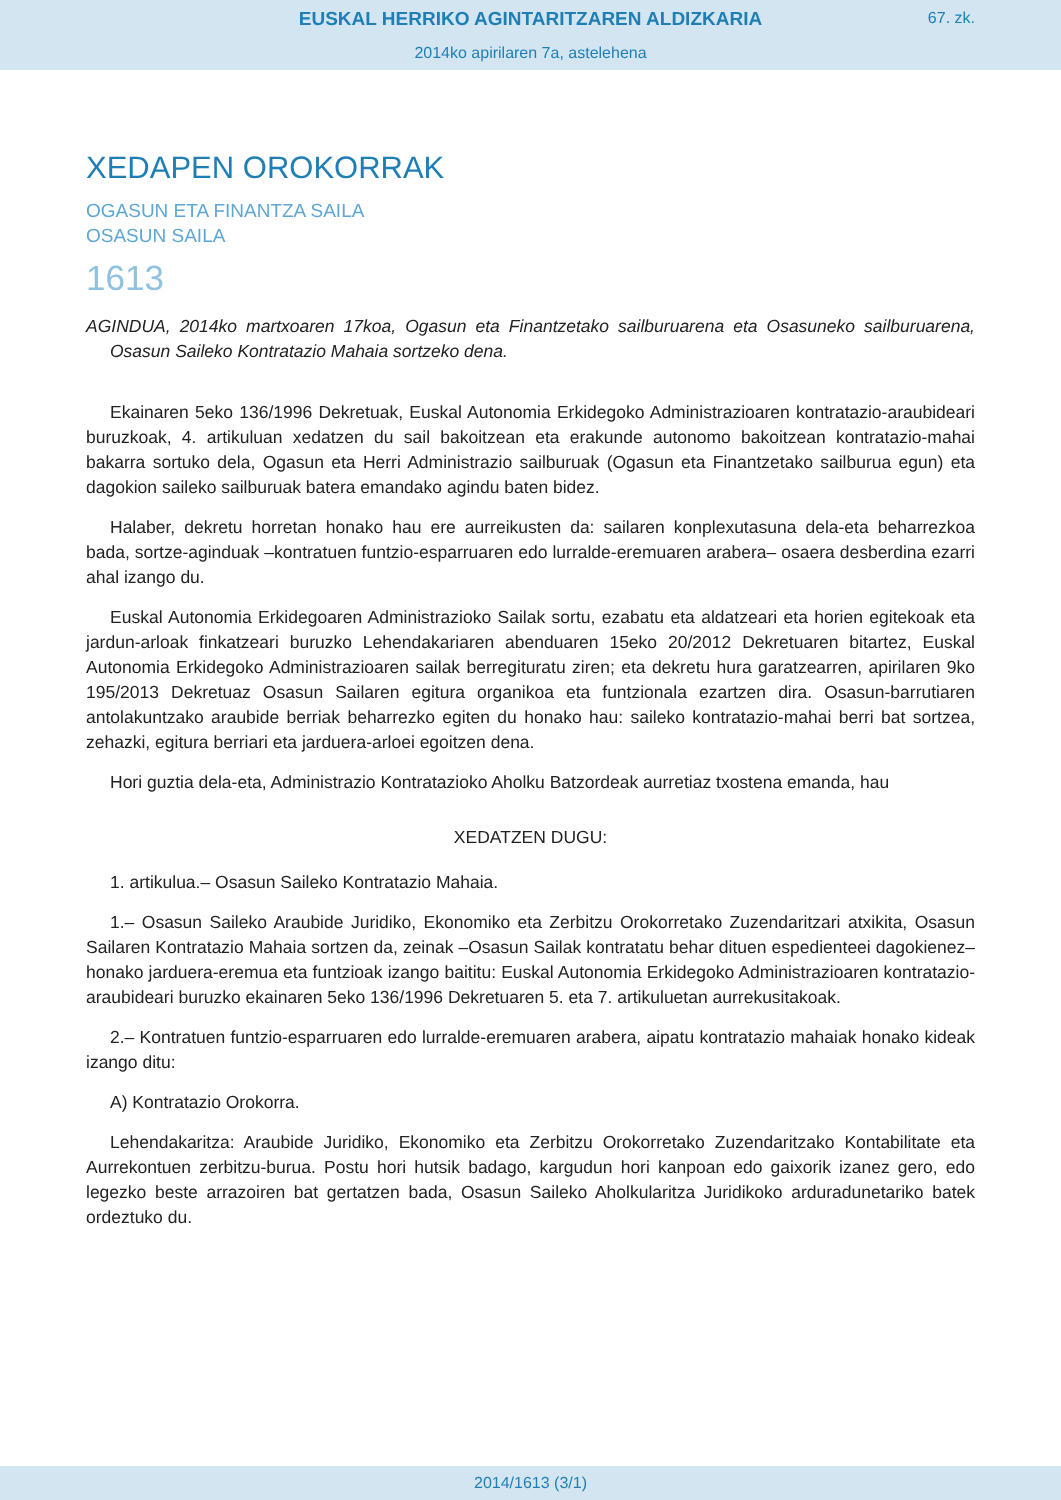EUSKAL HERRIKO AGINTARITZAREN ALDIZKARIA
67. zk.
2014ko apirilaren 7a, astelehena
XEDAPEN OROKORRAK
OGASUN ETA FINANTZA SAILA
OSASUN SAILA
1613
AGINDUA, 2014ko martxoaren 17koa, Ogasun eta Finantzetako sailburuarena eta Osasuneko sailburuarena, Osasun Saileko Kontratazio Mahaia sortzeko dena.
Ekainaren 5eko 136/1996 Dekretuak, Euskal Autonomia Erkidegoko Administrazioaren kontratazio-araubideari buruzkoak, 4. artikuluan xedatzen du sail bakoitzean eta erakunde autonomo bakoitzean kontratazio-mahai bakarra sortuko dela, Ogasun eta Herri Administrazio sailburuak (Ogasun eta Finantzetako sailburua egun) eta dagokion saileko sailburuak batera emandako agindu baten bidez.
Halaber, dekretu horretan honako hau ere aurreikusten da: sailaren konplexutasuna dela-eta beharrezkoa bada, sortze-aginduak –kontratuen funtzio-esparruaren edo lurralde-eremuaren arabera– osaera desberdina ezarri ahal izango du.
Euskal Autonomia Erkidegoaren Administrazioko Sailak sortu, ezabatu eta aldatzeari eta horien egitekoak eta jardun-arloak finkatzeari buruzko Lehendakariaren abenduaren 15eko 20/2012 Dekretuaren bitartez, Euskal Autonomia Erkidegoko Administrazioaren sailak berregituratu ziren; eta dekretu hura garatzearren, apirilaren 9ko 195/2013 Dekretuaz Osasun Sailaren egitura organikoa eta funtzionala ezartzen dira. Osasun-barrutiaren antolakuntzako araubide berriak beharrezko egiten du honako hau: saileko kontratazio-mahai berri bat sortzea, zehazki, egitura berriari eta jarduera-arloei egoitzen dena.
Hori guztia dela-eta, Administrazio Kontratazioko Aholku Batzordeak aurretiaz txostena emanda, hau
XEDATZEN DUGU:
1. artikulua.– Osasun Saileko Kontratazio Mahaia.
1.– Osasun Saileko Araubide Juridiko, Ekonomiko eta Zerbitzu Orokorretako Zuzendaritzari atxikita, Osasun Sailaren Kontratazio Mahaia sortzen da, zeinak –Osasun Sailak kontratatu behar dituen espedienteei dagokienez– honako jarduera-eremua eta funtzioak izango baititu: Euskal Autonomia Erkidegoko Administrazioaren kontratazio-araubideari buruzko ekainaren 5eko 136/1996 Dekretuaren 5. eta 7. artikuluetan aurrekusitakoak.
2.– Kontratuen funtzio-esparruaren edo lurralde-eremuaren arabera, aipatu kontratazio mahaiak honako kideak izango ditu:
A) Kontratazio Orokorra.
Lehendakaritza: Araubide Juridiko, Ekonomiko eta Zerbitzu Orokorretako Zuzendaritzako Kontabilitate eta Aurrekontuen zerbitzu-burua. Postu hori hutsik badago, kargudun hori kanpoan edo gaixorik izanez gero, edo legezko beste arrazoiren bat gertatzen bada, Osasun Saileko Aholkularitza Juridikoko arduradunetariko batek ordeztuko du.
2014/1613 (3/1)